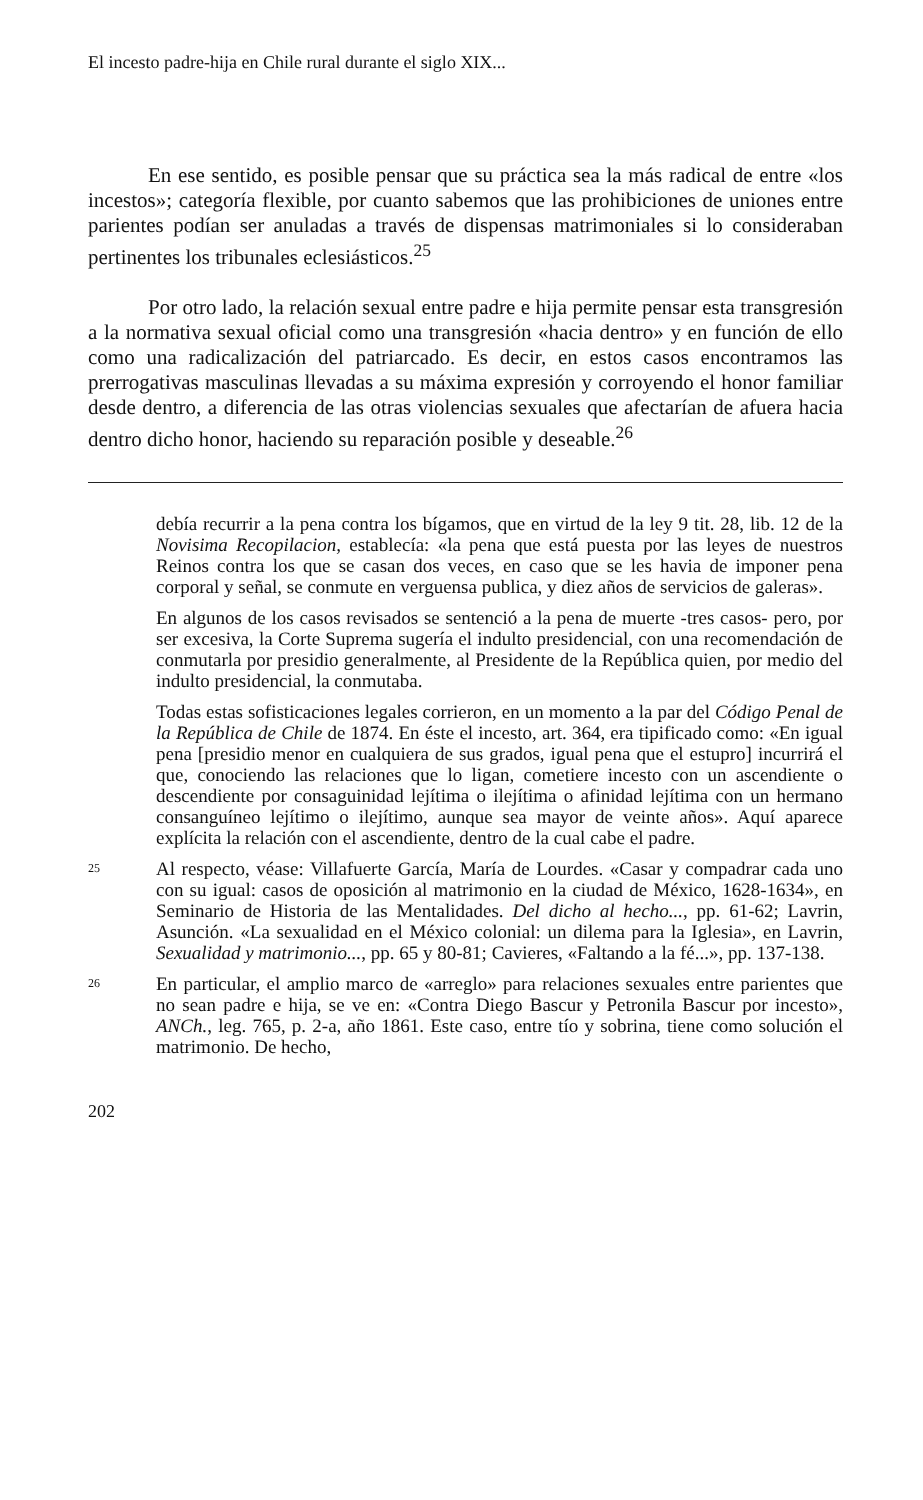El incesto padre-hija en Chile rural durante el siglo XIX...
En ese sentido, es posible pensar que su práctica sea la más radical de entre «los incestos»; categoría flexible, por cuanto sabemos que las prohibiciones de uniones entre parientes podían ser anuladas a través de dispensas matrimoniales si lo consideraban pertinentes los tribunales eclesiásticos.<sup>25</sup>
Por otro lado, la relación sexual entre padre e hija permite pensar esta transgresión a la normativa sexual oficial como una transgresión «hacia dentro» y en función de ello como una radicalización del patriarcado. Es decir, en estos casos encontramos las prerrogativas masculinas llevadas a su máxima expresión y corroyendo el honor familiar desde dentro, a diferencia de las otras violencias sexuales que afectarían de afuera hacia dentro dicho honor, haciendo su reparación posible y deseable.<sup>26</sup>
debía recurrir a la pena contra los bígamos, que en virtud de la ley 9 tit. 28, lib. 12 de la Novisima Recopilacion, establecía: «la pena que está puesta por las leyes de nuestros Reinos contra los que se casan dos veces, en caso que se les havia de imponer pena corporal y señal, se conmute en verguensa publica, y diez años de servicios de galeras».
En algunos de los casos revisados se sentenció a la pena de muerte -tres casos- pero, por ser excesiva, la Corte Suprema sugería el indulto presidencial, con una recomendación de conmutarla por presidio generalmente, al Presidente de la República quien, por medio del indulto presidencial, la conmutaba.
Todas estas sofisticaciones legales corrieron, en un momento a la par del Código Penal de la República de Chile de 1874. En éste el incesto, art. 364, era tipificado como: «En igual pena [presidio menor en cualquiera de sus grados, igual pena que el estupro] incurrirá el que, conociendo las relaciones que lo ligan, cometiere incesto con un ascendiente o descendiente por consaguinidad lejítima o ilejítima o afinidad lejítima con un hermano consanguíneo lejítimo o ilejítimo, aunque sea mayor de veinte años». Aquí aparece explícita la relación con el ascendiente, dentro de la cual cabe el padre.
25
Al respecto, véase: Villafuerte García, María de Lourdes. «Casar y compadrar cada uno con su igual: casos de oposición al matrimonio en la ciudad de México, 1628-1634», en Seminario de Historia de las Mentalidades. Del dicho al hecho..., pp. 61-62; Lavrin, Asunción. «La sexualidad en el México colonial: un dilema para la Iglesia», en Lavrin, Sexualidad y matrimonio..., pp. 65 y 80-81; Cavieres, «Faltando a la fé...», pp. 137-138.
26
En particular, el amplio marco de «arreglo» para relaciones sexuales entre parientes que no sean padre e hija, se ve en: «Contra Diego Bascur y Petronila Bascur por incesto», ANCh., leg. 765, p. 2-a, año 1861. Este caso, entre tío y sobrina, tiene como solución el matrimonio. De hecho,
202